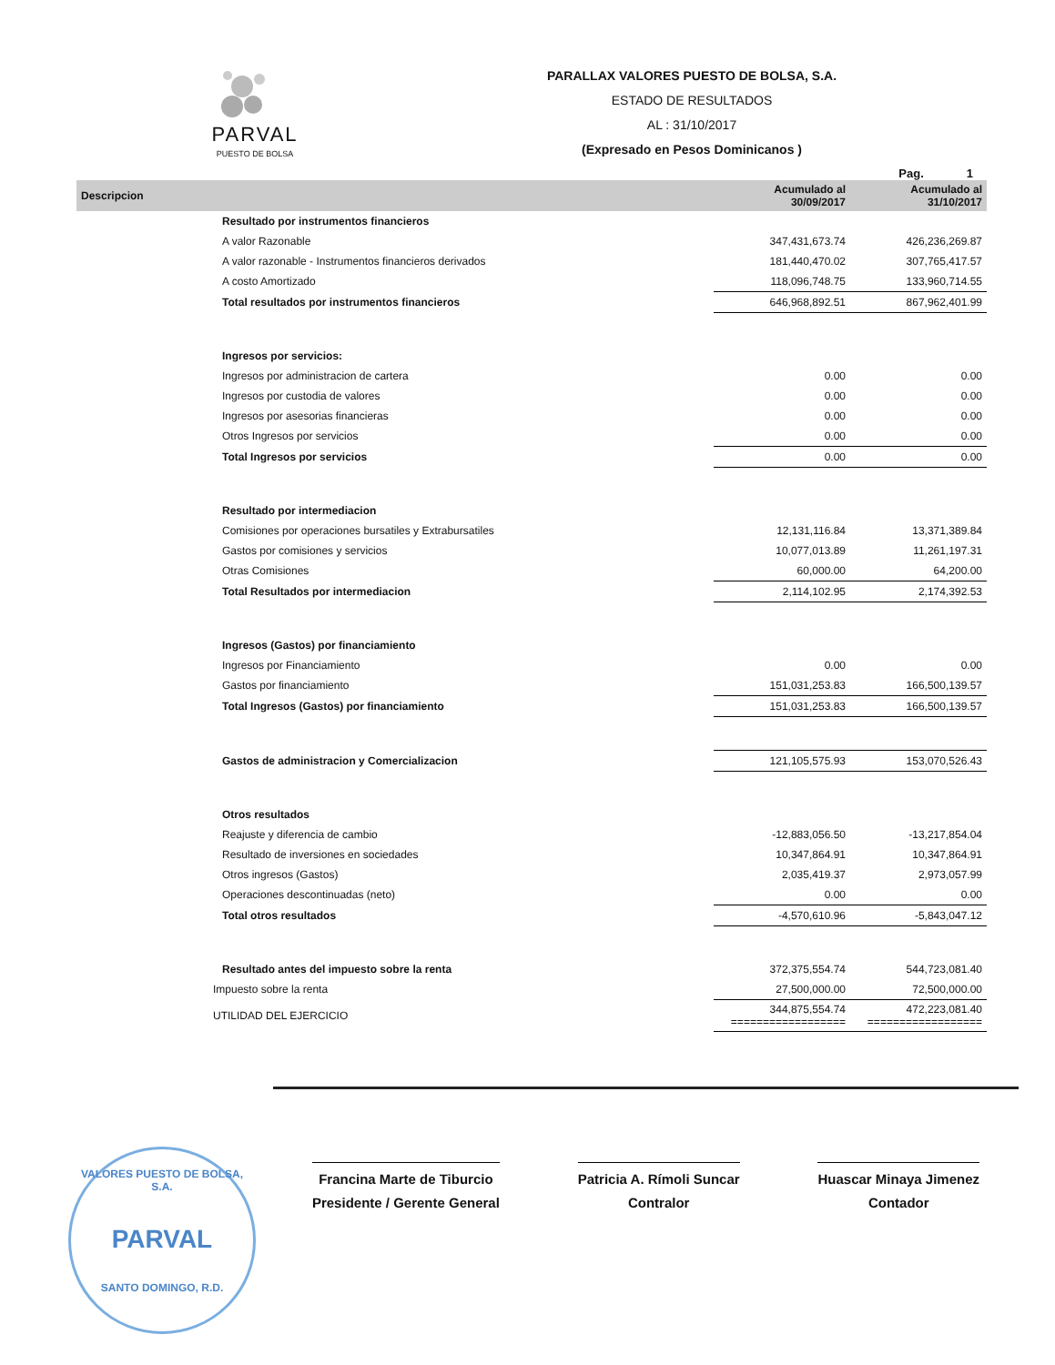PARVAL
PUESTO DE BOLSA
PARALLAX VALORES PUESTO DE BOLSA, S.A.
ESTADO DE RESULTADOS
AL : 31/10/2017
(Expresado en Pesos Dominicanos )
Pag. 1
| Descripcion | Acumulado al 30/09/2017 | Acumulado al 31/10/2017 |
| --- | --- | --- |
| Resultado por instrumentos financieros | | |
| A valor Razonable | 347,431,673.74 | 426,236,269.87 |
| A valor razonable - Instrumentos financieros derivados | 181,440,470.02 | 307,765,417.57 |
| A costo Amortizado | 118,096,748.75 | 133,960,714.55 |
| Total resultados por instrumentos financieros | 646,968,892.51 | 867,962,401.99 |
| Ingresos por servicios: | | |
| Ingresos por administracion de cartera | 0.00 | 0.00 |
| Ingresos por custodia de valores | 0.00 | 0.00 |
| Ingresos por asesorias financieras | 0.00 | 0.00 |
| Otros Ingresos por servicios | 0.00 | 0.00 |
| Total Ingresos por servicios | 0.00 | 0.00 |
| Resultado por intermediacion | | |
| Comisiones por operaciones bursatiles y Extrabursatiles | 12,131,116.84 | 13,371,389.84 |
| Gastos por comisiones y servicios | 10,077,013.89 | 11,261,197.31 |
| Otras Comisiones | 60,000.00 | 64,200.00 |
| Total Resultados por intermediacion | 2,114,102.95 | 2,174,392.53 |
| Ingresos (Gastos) por financiamiento | | |
| Ingresos por Financiamiento | 0.00 | 0.00 |
| Gastos por financiamiento | 151,031,253.83 | 166,500,139.57 |
| Total Ingresos (Gastos) por financiamiento | 151,031,253.83 | 166,500,139.57 |
| Gastos de administracion y Comercializacion | 121,105,575.93 | 153,070,526.43 |
| Otros resultados | | |
| Reajuste y diferencia de cambio | -12,883,056.50 | -13,217,854.04 |
| Resultado de inversiones en sociedades | 10,347,864.91 | 10,347,864.91 |
| Otros ingresos (Gastos) | 2,035,419.37 | 2,973,057.99 |
| Operaciones descontinuadas (neto) | 0.00 | 0.00 |
| Total otros resultados | -4,570,610.96 | -5,843,047.12 |
| Resultado antes del impuesto sobre la renta | 372,375,554.74 | 544,723,081.40 |
| Impuesto sobre la renta | 27,500,000.00 | 72,500,000.00 |
| UTILIDAD DEL EJERCICIO | 344,875,554.74 ================== | 472,223,081.40 ================== |
Francina Marte de Tiburcio
Presidente / Gerente General
Patricia A. Rímoli Suncar
Contralor
Huascar Minaya Jimenez
Contador
VALORES PUESTO DE BOLSA, S.A.
PARVAL
SANTO DOMINGO, R.D.